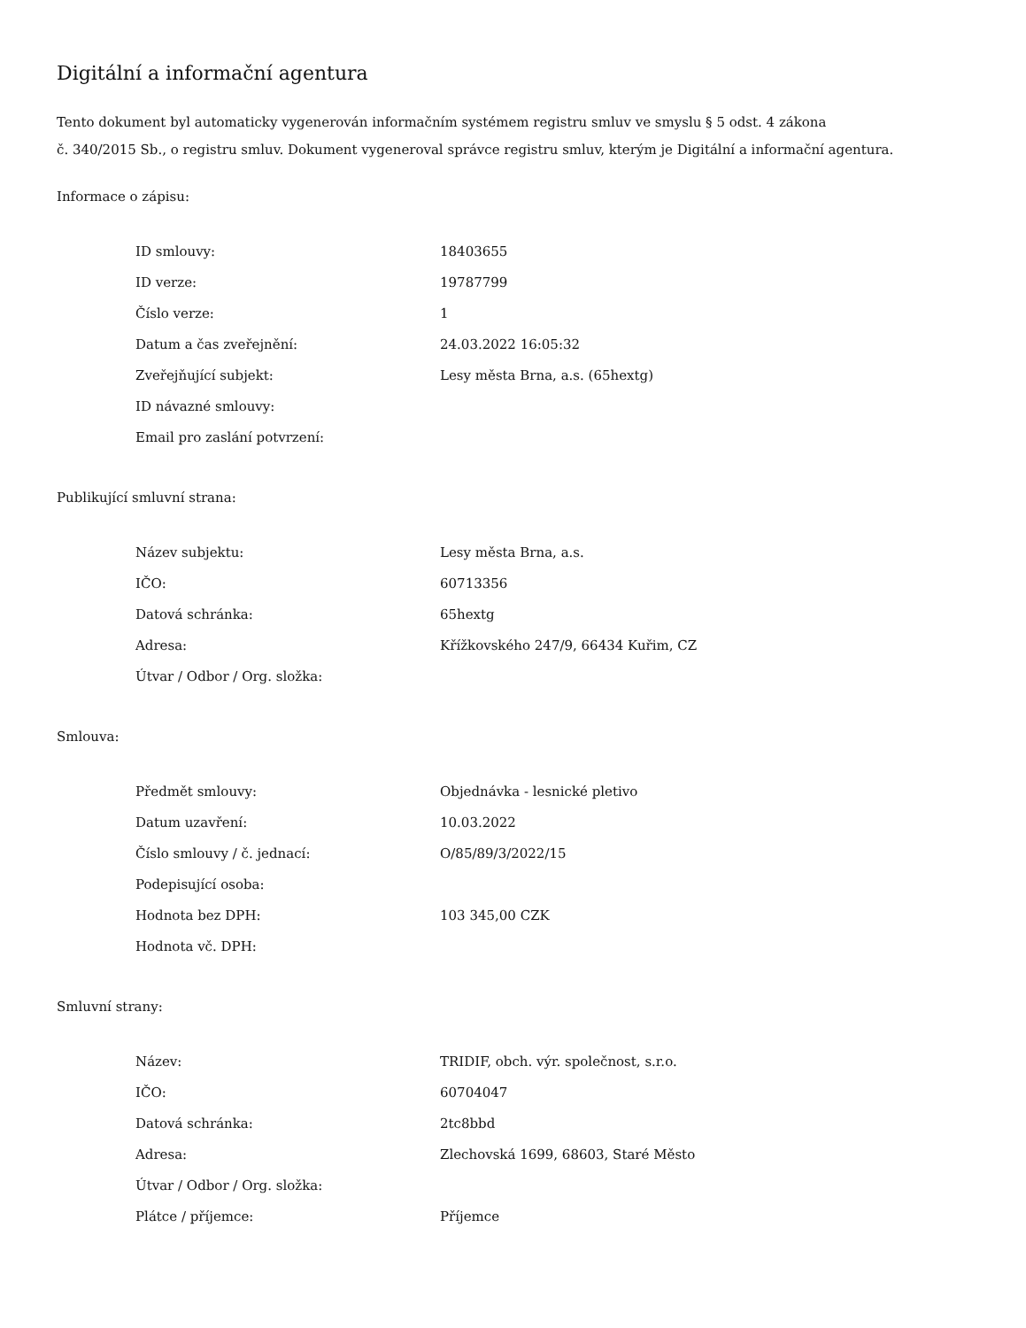Digitální a informační agentura
Tento dokument byl automaticky vygenerován informačním systémem registru smluv ve smyslu § 5 odst. 4 zákona
č. 340/2015 Sb., o registru smluv. Dokument vygeneroval správce registru smluv, kterým je Digitální a informační agentura.
Informace o zápisu:
| ID smlouvy: | 18403655 |
| ID verze: | 19787799 |
| Číslo verze: | 1 |
| Datum a čas zveřejnění: | 24.03.2022 16:05:32 |
| Zveřejňující subjekt: | Lesy města Brna, a.s. (65hextg) |
| ID návazné smlouvy: | |
| Email pro zaslání potvrzení: | |
Publikující smluvní strana:
| Název subjektu: | Lesy města Brna, a.s. |
| IČO: | 60713356 |
| Datová schránka: | 65hextg |
| Adresa: | Křížkovského 247/9, 66434 Kuřim, CZ |
| Útvar / Odbor / Org. složka: | |
Smlouva:
| Předmět smlouvy: | Objednávka - lesnické pletivo |
| Datum uzavření: | 10.03.2022 |
| Číslo smlouvy / č. jednací: | O/85/89/3/2022/15 |
| Podepisující osoba: | |
| Hodnota bez DPH: | 103 345,00 CZK |
| Hodnota vč. DPH: | |
Smluvní strany:
| Název: | TRIDIF, obch. výr. společnost, s.r.o. |
| IČO: | 60704047 |
| Datová schránka: | 2tc8bbd |
| Adresa: | Zlechovská 1699, 68603, Staré Město |
| Útvar / Odbor / Org. složka: | |
| Plátce / příjemce: | Příjemce |